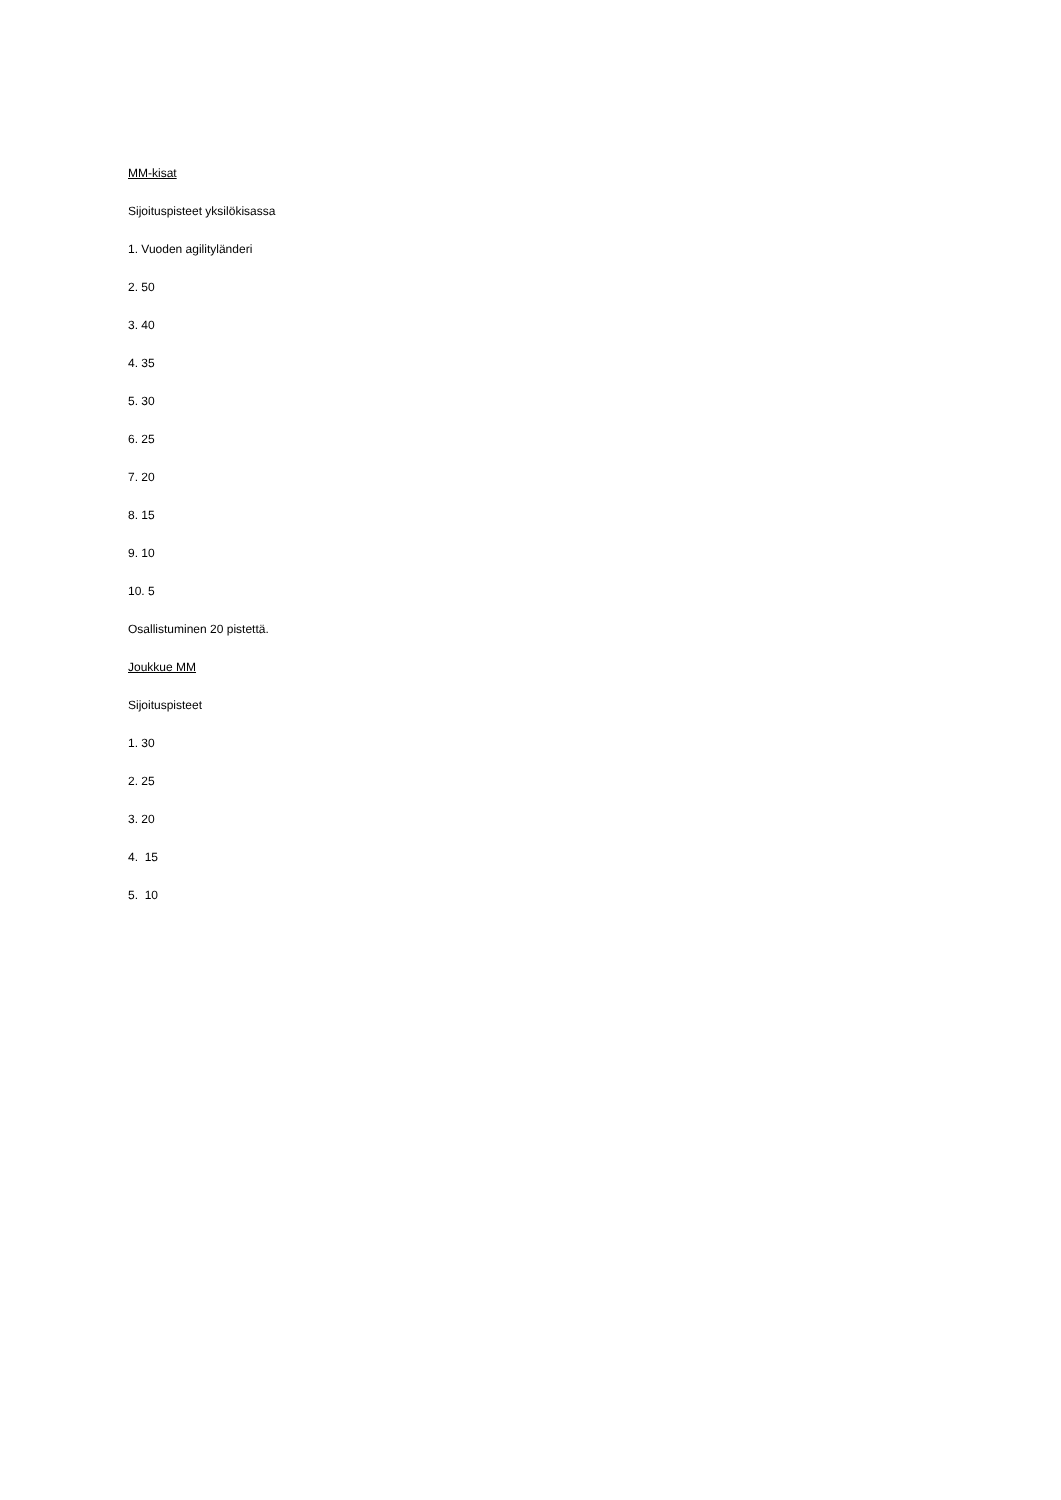MM-kisat
Sijoituspisteet yksilökisassa
1. Vuoden agilityländeri
2. 50
3. 40
4. 35
5. 30
6. 25
7. 20
8. 15
9. 10
10. 5
Osallistuminen 20 pistettä.
Joukkue MM
Sijoituspisteet
1. 30
2. 25
3. 20
4. 15
5. 10